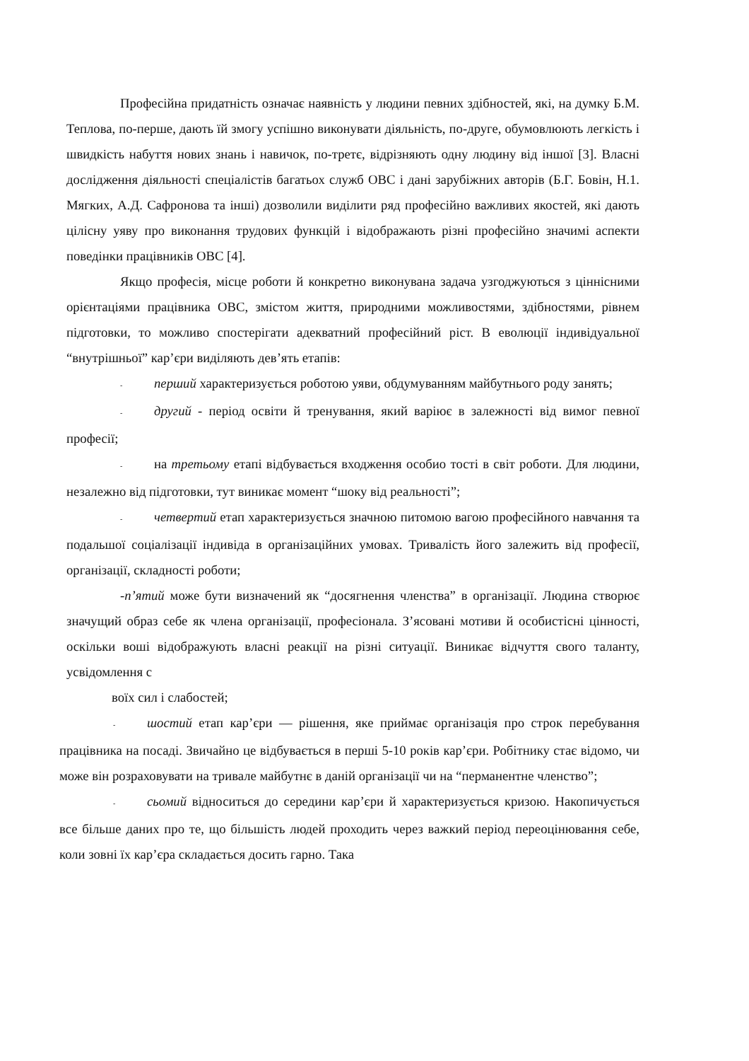Професійна придатність означає наявність у людини певних здібностей, які, на думку Б.М. Теплова, по-перше, дають їй змогу успішно виконувати діяльність, по-друге, обумовлюють легкість і швидкість набуття нових знань і навичок, по-третє, відрізняють одну людину від іншої [3]. Власні дослідження діяльності спеціалістів багатьох служб ОВС і дані зарубіжних авторів (Б.Г. Бовін, Н.1. Мягких, А.Д. Сафронова та інші) дозволили виділити ряд професійно важливих якостей, які дають цілісну уяву про виконання трудових функцій і відображають різні професійно значимі аспекти поведінки працівників ОВС [4].
Якщо професія, місце роботи й конкретно виконувана задача узгоджуються з ціннісними орієнтаціями працівника ОВС, змістом життя, природними можливостями, здібностями, рівнем підготовки, то можливо спостерігати адекватний професійний ріст. В еволюції індивідуальної “внутрішньої” кар’єри виділяють дев’ять етапів:
- перший характеризується роботою уяви, обдумуванням майбутнього роду занять;
- другий - період освіти й тренування, який варіює в залежності від вимог певної професії;
- на третьому етапі відбувається входження особио тості в світ роботи. Для людини, незалежно від підготовки, тут виникає момент “шоку від реальності”;
- четвертий етап характеризується значною питомою вагою професійного навчання та подальшої соціалізації індивіда в організаційних умовах. Тривалість його залежить від професії, організації, складності роботи;
-п’ятий може бути визначений як “досягнення членства” в організації. Людина створює значущий образ себе як члена організації, професіонала. З’ясовані мотиви й особистісні цінності, оскільки воші відображують власні реакції на різні ситуації. Виникає відчуття свого таланту, усвідомлення с
воїх сил і слабостей;
- шостий етап кар’єри — рішення, яке приймає організація про строк перебування працівника на посаді. Звичайно це відбувається в перші 5-10 років кар’єри. Робітнику стає відомо, чи може він розраховувати на тривале майбутнє в даній організації чи на “перманентне членство”;
- сьомий відноситься до середини кар’єри й характеризується кризою. Накопичується все більше даних про те, що більшість людей проходить через важкий період переоцінювання себе, коли зовні їх кар’єра складається досить гарно. Така